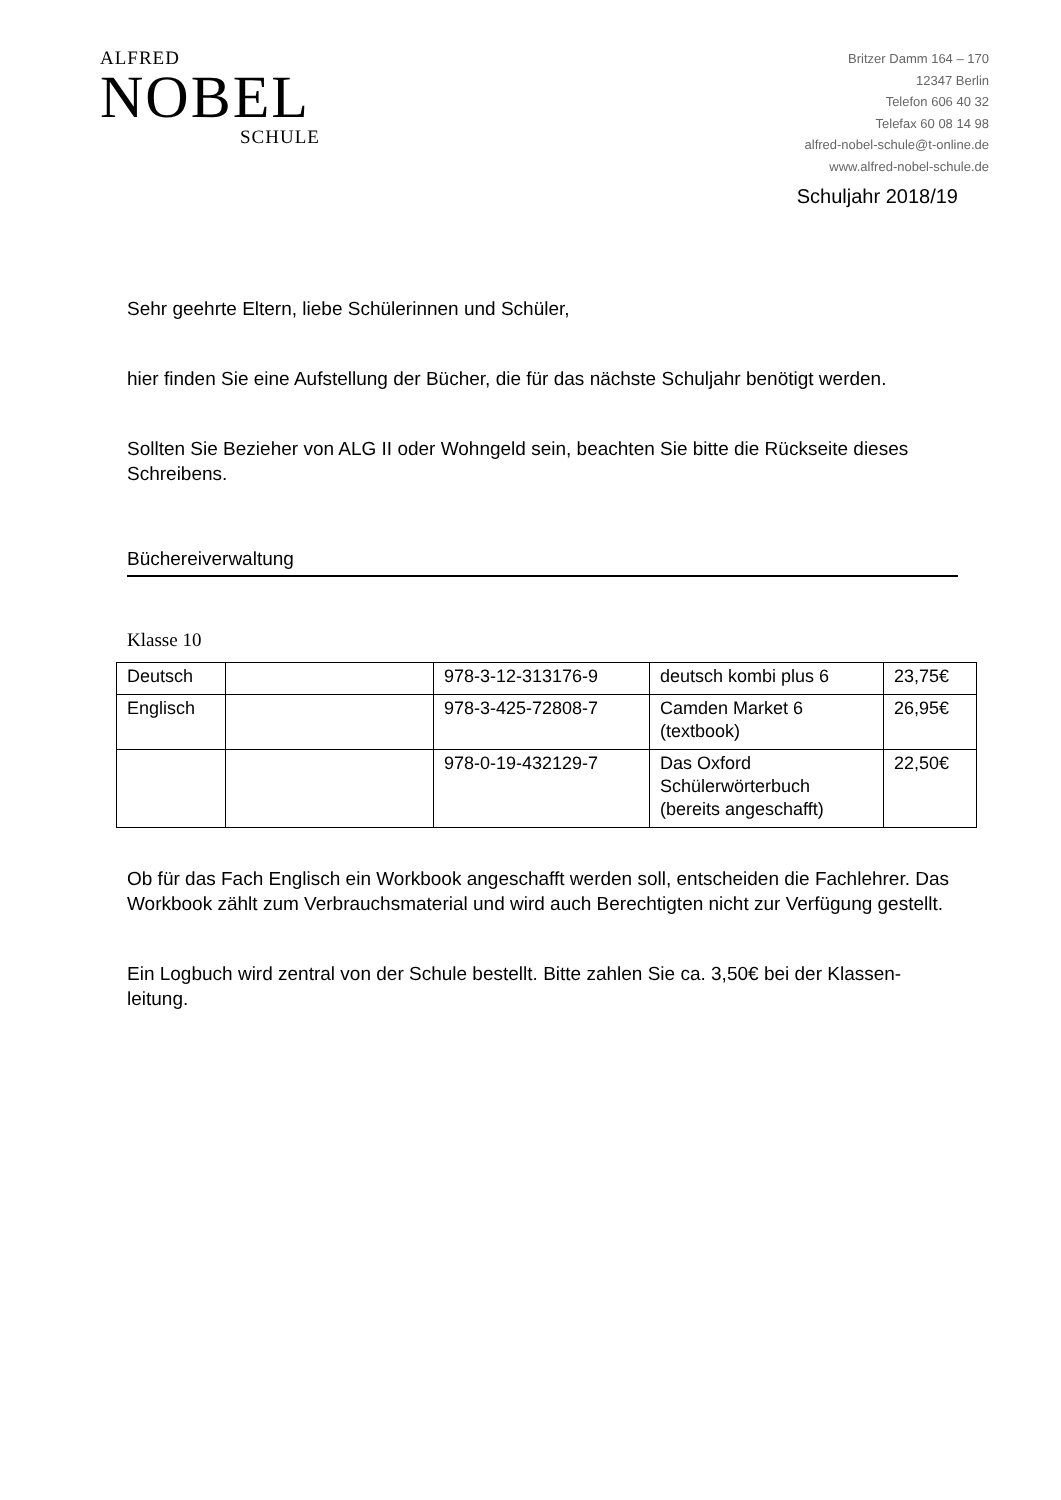ALFRED
NOBEL
SCHULE
Britzer Damm 164 – 170
12347 Berlin
Telefon 606 40 32
Telefax 60 08 14 98
alfred-nobel-schule@t-online.de
www.alfred-nobel-schule.de
Schuljahr 2018/19
Sehr geehrte Eltern, liebe Schülerinnen und Schüler,
hier finden Sie eine Aufstellung der Bücher, die für das nächste Schuljahr benötigt werden.
Sollten Sie Bezieher von ALG II oder Wohngeld sein, beachten Sie bitte die Rückseite dieses Schreibens.
Büchereiverwaltung
Klasse 10
| Deutsch | | 978-3-12-313176-9 | deutsch kombi plus 6 | 23,75€ |
| Englisch | | 978-3-425-72808-7 | Camden Market 6 (textbook) | 26,95€ |
| | | 978-0-19-432129-7 | Das Oxford Schülerwörterbuch (bereits angeschafft) | 22,50€ |
Ob für das Fach Englisch ein Workbook angeschafft werden soll, entscheiden die Fachlehrer. Das Workbook zählt zum Verbrauchsmaterial und wird auch Berechtigten nicht zur Verfügung gestellt.
Ein Logbuch wird zentral von der Schule bestellt. Bitte zahlen Sie ca. 3,50€ bei der Klassen-leitung.